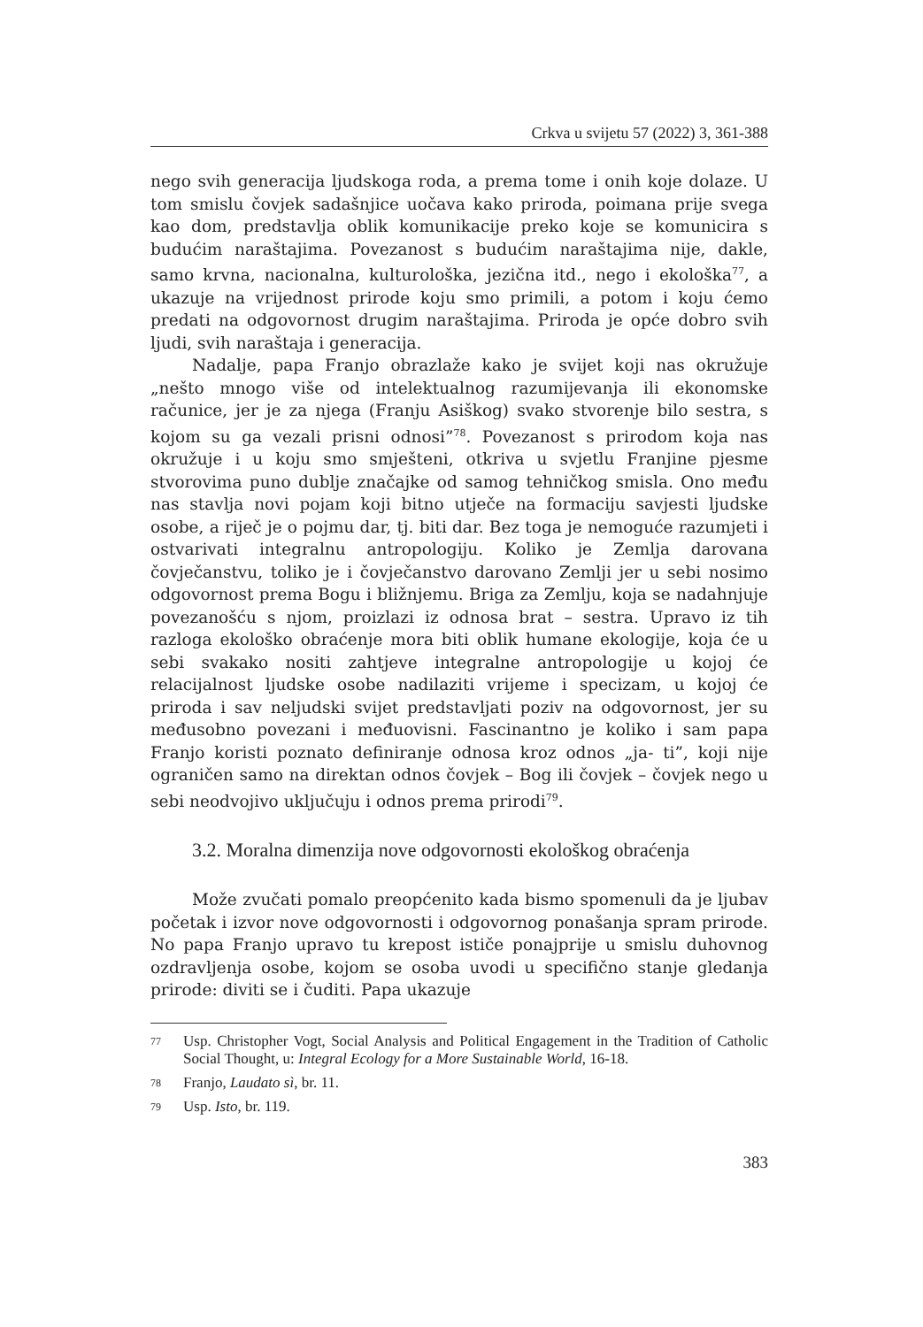Crkva u svijetu 57 (2022) 3, 361-388
nego svih generacija ljudskoga roda, a prema tome i onih koje dolaze. U tom smislu čovjek sadašnjice uočava kako priroda, poimana prije svega kao dom, predstavlja oblik komunikacije preko koje se komunicira s budućim naraštajima. Povezanost s budućim naraštajima nije, dakle, samo krvna, nacionalna, kulturološka, jezična itd., nego i ekološka<sup>77</sup>, a ukazuje na vrijednost prirode koju smo primili, a potom i koju ćemo predati na odgovornost drugim naraštajima. Priroda je opće dobro svih ljudi, svih naraštaja i generacija.
Nadalje, papa Franjo obrazlaže kako je svijet koji nas okružuje „nešto mnogo više od intelektualnog razumijevanja ili ekonomske računice, jer je za njega (Franju Asiškog) svako stvorenje bilo sestra, s kojom su ga vezali prisni odnosi”<sup>78</sup>. Povezanost s prirodom koja nas okružuje i u koju smo smješteni, otkriva u svjetlu Franjine pjesme stvorovima puno dublje značajke od samog tehničkog smisla. Ono među nas stavlja novi pojam koji bitno utječe na formaciju savjesti ljudske osobe, a riječ je o pojmu dar, tj. biti dar. Bez toga je nemoguće razumjeti i ostvarivati integralnu antropologiju. Koliko je Zemlja darovana čovječanstvu, toliko je i čovječanstvo darovano Zemlji jer u sebi nosimo odgovornost prema Bogu i bližnjemu. Briga za Zemlju, koja se nadahnjuje povezanošću s njom, proizlazi iz odnosa brat – sestra. Upravo iz tih razloga ekološko obraćenje mora biti oblik humane ekologije, koja će u sebi svakako nositi zahtjeve integralne antropologije u kojoj će relacijalnost ljudske osobe nadilaziti vrijeme i specizam, u kojoj će priroda i sav neljudski svijet predstavljati poziv na odgovornost, jer su međusobno povezani i međuovisni. Fascinantno je koliko i sam papa Franjo koristi poznato definiranje odnosa kroz odnos „ja- ti”, koji nije ograničen samo na direktan odnos čovjek – Bog ili čovjek – čovjek nego u sebi neodvojivo uključuju i odnos prema prirodi<sup>79</sup>.
3.2. Moralna dimenzija nove odgovornosti ekološkog obraćenja
Može zvučati pomalo preopćenito kada bismo spomenuli da je ljubav početak i izvor nove odgovornosti i odgovornog ponašanja spram prirode. No papa Franjo upravo tu krepost ističe ponajprije u smislu duhovnog ozdravljenja osobe, kojom se osoba uvodi u specifično stanje gledanja prirode: diviti se i čuditi. Papa ukazuje
77 Usp. Christopher Vogt, Social Analysis and Political Engagement in the Tradition of Catholic Social Thought, u: Integral Ecology for a More Sustainable World, 16-18.
78 Franjo, Laudato sì, br. 11.
79 Usp. Isto, br. 119.
383